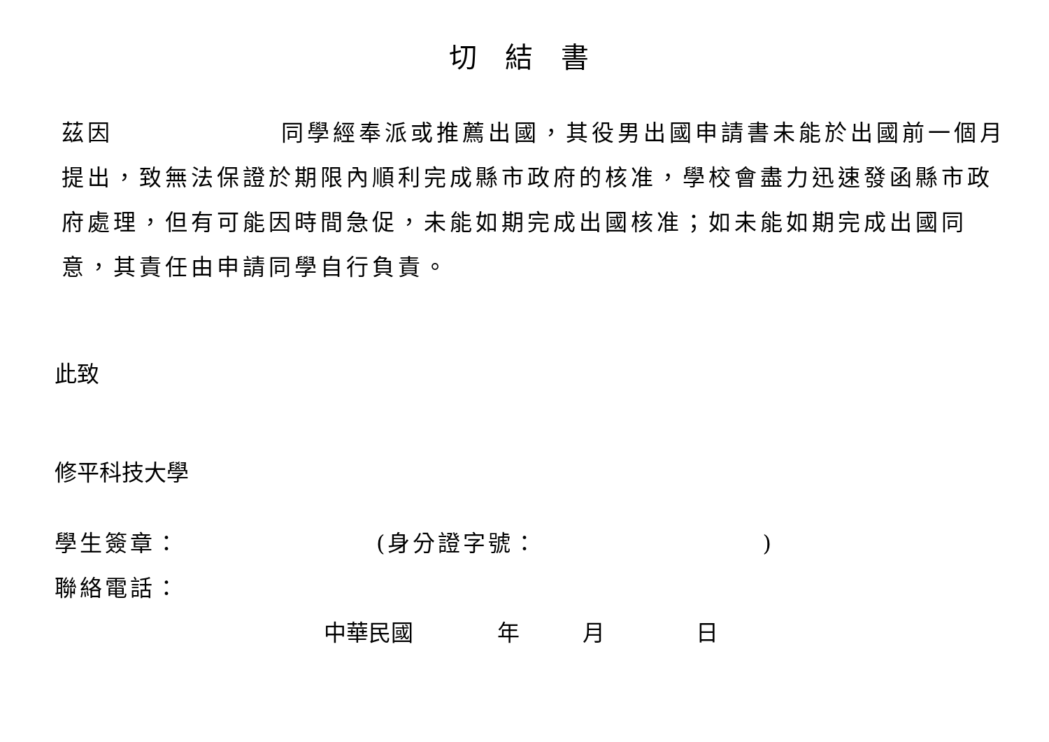切結書
茲因 同學經奉派或推薦出國，其役男出國申請書未能於出國前一個月提出，致無法保證於期限內順利完成縣市政府的核准，學校會盡力迅速發函縣市政府處理，但有可能因時間急促，未能如期完成出國核准；如未能如期完成出國同意，其責任由申請同學自行負責。
此致
修平科技大學
學生簽章： (身分證字號： )
聯絡電話：
中華民國 年 月 日